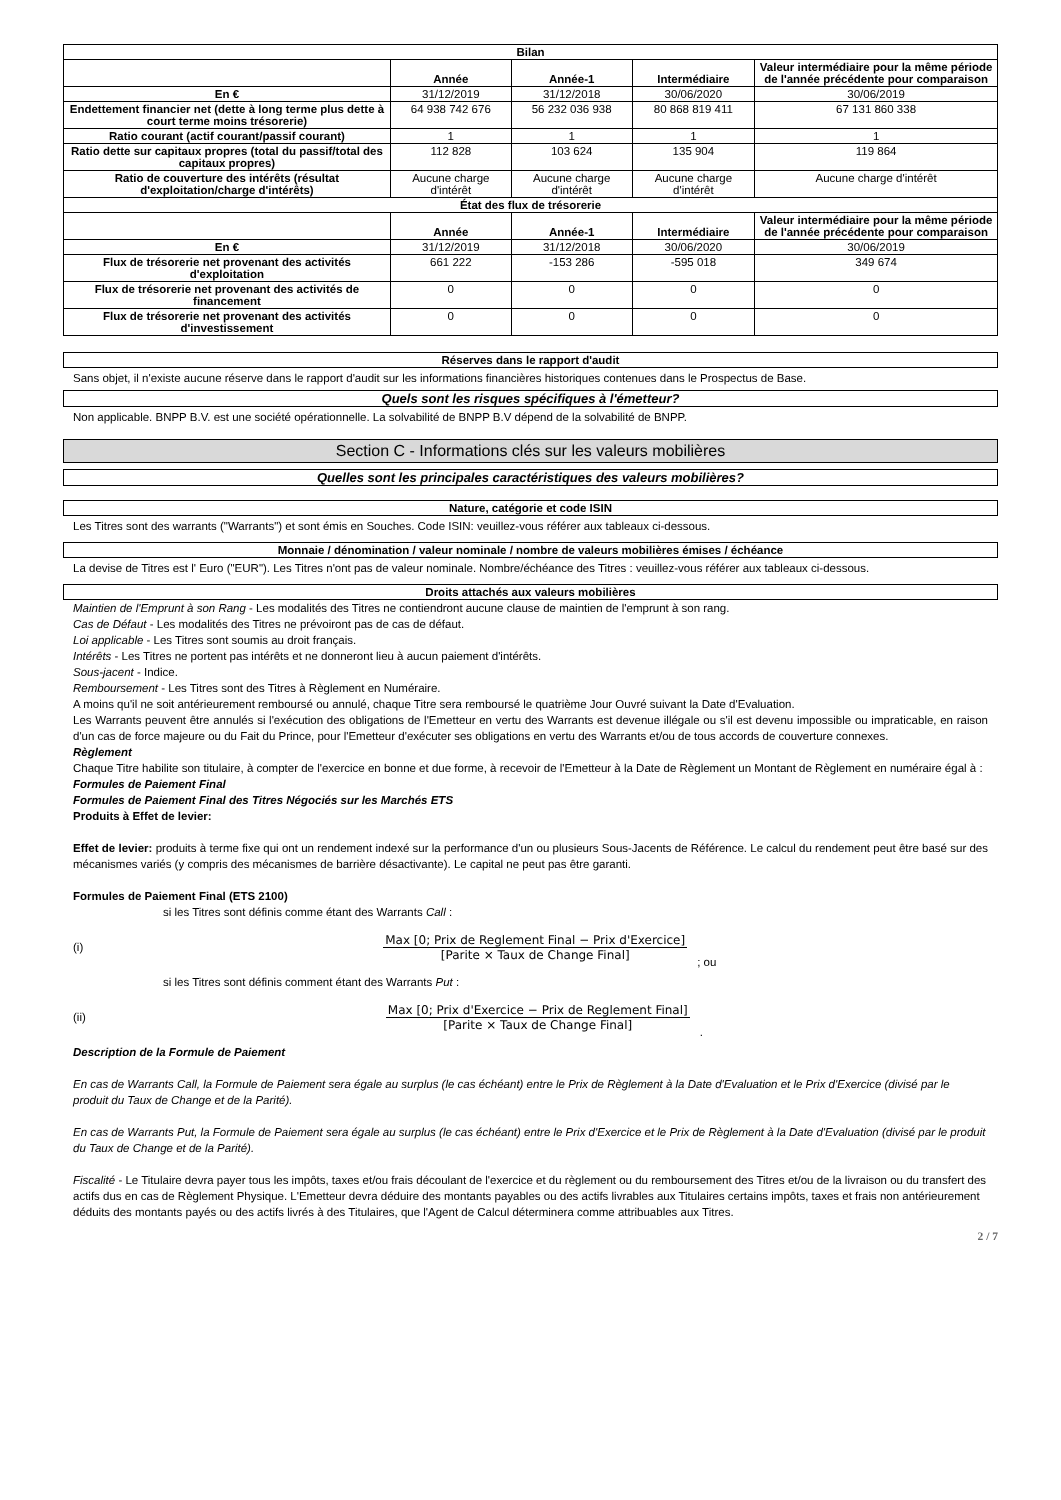| Bilan | | | | |
| --- | --- | --- | --- | --- |
| | Année | Année-1 | Intermédiaire | Valeur intermédiaire pour la même période de l'année précédente pour comparaison |
| En € | 31/12/2019 | 31/12/2018 | 30/06/2020 | 30/06/2019 |
| Endettement financier net (dette à long terme plus dette à court terme moins trésorerie) | 64 938 742 676 | 56 232 036 938 | 80 868 819 411 | 67 131 860 338 |
| Ratio courant (actif courant/passif courant) | 1 | 1 | 1 | 1 |
| Ratio dette sur capitaux propres (total du passif/total des capitaux propres) | 112 828 | 103 624 | 135 904 | 119 864 |
| Ratio de couverture des intérêts (résultat d'exploitation/charge d'intérêts) | Aucune charge d'intérêt | Aucune charge d'intérêt | Aucune charge d'intérêt | Aucune charge d'intérêt |
| État des flux de trésorerie | | | | |
| | Année | Année-1 | Intermédiaire | Valeur intermédiaire pour la même période de l'année précédente pour comparaison |
| En € | 31/12/2019 | 31/12/2018 | 30/06/2020 | 30/06/2019 |
| Flux de trésorerie net provenant des activités d'exploitation | 661 222 | -153 286 | -595 018 | 349 674 |
| Flux de trésorerie net provenant des activités de financement | 0 | 0 | 0 | 0 |
| Flux de trésorerie net provenant des activités d'investissement | 0 | 0 | 0 | 0 |
Réserves dans le rapport d'audit
Sans objet, il n'existe aucune réserve dans le rapport d'audit sur les informations financières historiques contenues dans le Prospectus de Base.
Quels sont les risques spécifiques à l'émetteur?
Non applicable. BNPP B.V. est une société opérationnelle. La solvabilité de BNPP B.V dépend de la solvabilité de BNPP.
Section C - Informations clés sur les valeurs mobilières
Quelles sont les principales caractéristiques des valeurs mobilières?
Nature, catégorie et code ISIN
Les Titres sont des warrants ("Warrants") et sont émis en Souches. Code ISIN: veuillez-vous référer aux tableaux ci-dessous.
Monnaie / dénomination / valeur nominale / nombre de valeurs mobilières émises / échéance
La devise de Titres est l' Euro ("EUR"). Les Titres n'ont pas de valeur nominale. Nombre/échéance des Titres : veuillez-vous référer aux tableaux ci-dessous.
Droits attachés aux valeurs mobilières
Maintien de l'Emprunt à son Rang - Les modalités des Titres ne contiendront aucune clause de maintien de l'emprunt à son rang.
Cas de Défaut - Les modalités des Titres ne prévoiront pas de cas de défaut.
Loi applicable - Les Titres sont soumis au droit français.
Intérêts - Les Titres ne portent pas intérêts et ne donneront lieu à aucun paiement d'intérêts.
Sous-jacent - Indice.
Remboursement - Les Titres sont des Titres à Règlement en Numéraire.
A moins qu'il ne soit antérieurement remboursé ou annulé, chaque Titre sera remboursé le quatrième Jour Ouvré suivant la Date d'Evaluation.
Les Warrants peuvent être annulés si l'exécution des obligations de l'Emetteur en vertu des Warrants est devenue illégale ou s'il est devenu impossible ou impraticable, en raison d'un cas de force majeure ou du Fait du Prince, pour l'Emetteur d'exécuter ses obligations en vertu des Warrants et/ou de tous accords de couverture connexes.
Règlement
Chaque Titre habilite son titulaire, à compter de l'exercice en bonne et due forme, à recevoir de l'Emetteur à la Date de Règlement un Montant de Règlement en numéraire égal à :
Formules de Paiement Final
Formules de Paiement Final des Titres Négociés sur les Marchés ETS
Produits à Effet de levier:
Effet de levier: produits à terme fixe qui ont un rendement indexé sur la performance d'un ou plusieurs Sous-Jacents de Référence. Le calcul du rendement peut être basé sur des mécanismes variés (y compris des mécanismes de barrière désactivante). Le capital ne peut pas être garanti.
Formules de Paiement Final (ETS 2100)
si les Titres sont définis comme étant des Warrants Call :
(i)
Max [0; Prix de Reglement Final − Prix d'Exercice]
[Parite × Taux de Change Final]
; ou
si les Titres sont définis comment étant des Warrants Put :
(ii)
Max [0; Prix d'Exercice − Prix de Reglement Final]
[Parite × Taux de Change Final]
.
Description de la Formule de Paiement
En cas de Warrants Call, la Formule de Paiement sera égale au surplus (le cas échéant) entre le Prix de Règlement à la Date d'Evaluation et le Prix d'Exercice (divisé par le produit du Taux de Change et de la Parité).
En cas de Warrants Put, la Formule de Paiement sera égale au surplus (le cas échéant) entre le Prix d'Exercice et le Prix de Règlement à la Date d'Evaluation (divisé par le produit du Taux de Change et de la Parité).
Fiscalité - Le Titulaire devra payer tous les impôts, taxes et/ou frais découlant de l'exercice et du règlement ou du remboursement des Titres et/ou de la livraison ou du transfert des actifs dus en cas de Règlement Physique. L'Emetteur devra déduire des montants payables ou des actifs livrables aux Titulaires certains impôts, taxes et frais non antérieurement déduits des montants payés ou des actifs livrés à des Titulaires, que l'Agent de Calcul déterminera comme attribuables aux Titres.
2 / 7